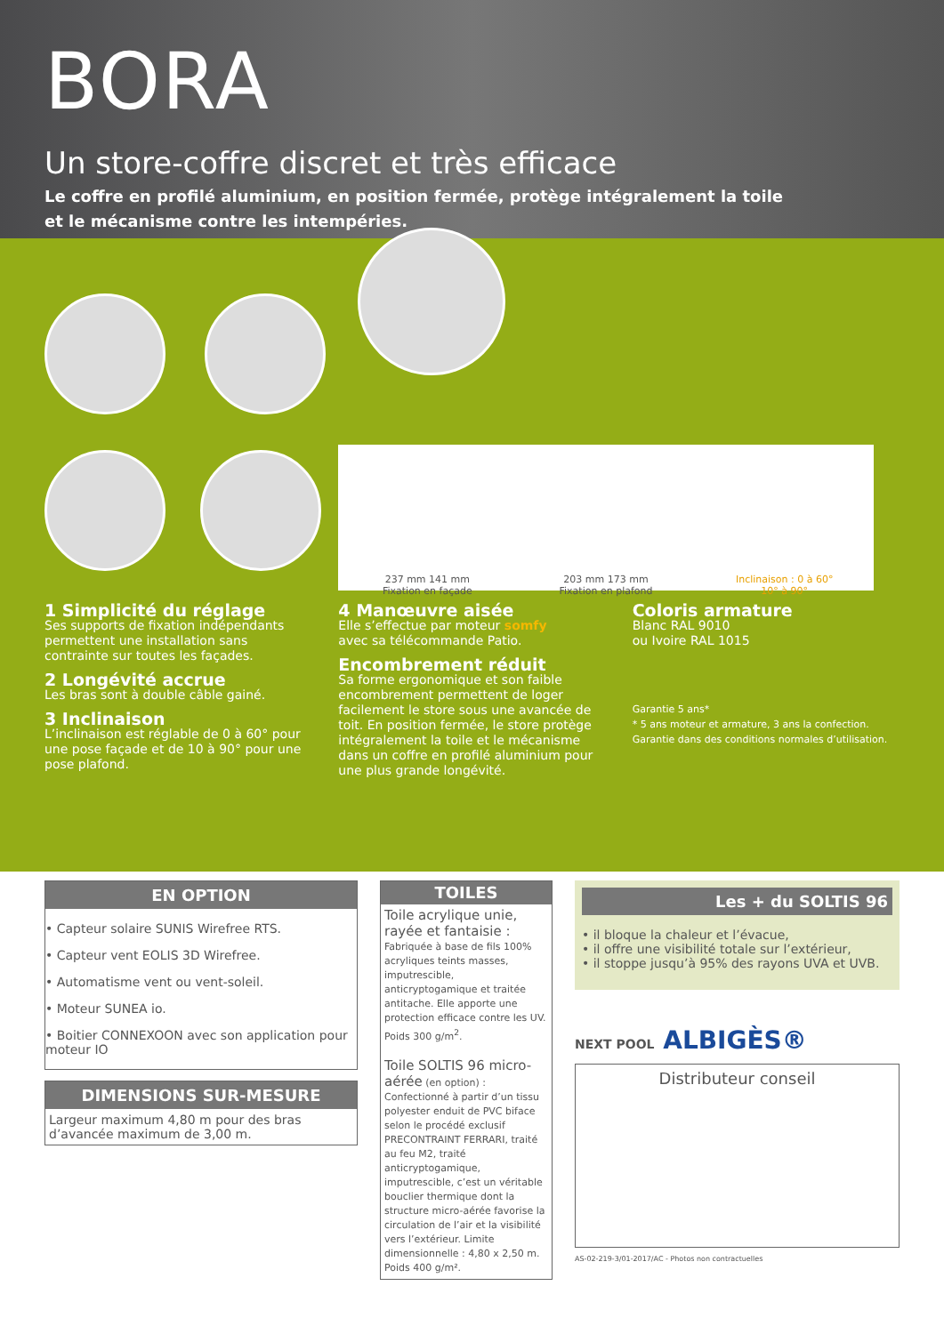BORA
Un store-coffre discret et très efficace
Le coffre en profilé aluminium, en position fermée, protège intégralement la toile
et le mécanisme contre les intempéries.
237 mm 141 mm
Fixation en façade
203 mm 173 mm
Fixation en plafond
Inclinaison : 0 à 60°
10° à 90°
1 Simplicité du réglage
Ses supports de fixation indépendants permettent une installation sans contrainte sur toutes les façades.
2 Longévité accrue
Les bras sont à double câble gainé.
3 Inclinaison
L’inclinaison est réglable de 0 à 60° pour une pose façade et de 10 à 90° pour une pose plafond.
4 Manœuvre aisée
Elle s’effectue par moteur somfy
avec sa télécommande Patio.
Encombrement réduit
Sa forme ergonomique et son faible encombrement permettent de loger facilement le store sous une avancée de toit. En position fermée, le store protège intégralement la toile et le mécanisme dans un coffre en profilé aluminium pour une plus grande longévité.
Coloris armature
Blanc RAL 9010
ou Ivoire RAL 1015
Garantie 5 ans*
* 5 ans moteur et armature, 3 ans la confection. Garantie dans des conditions normales d’utilisation.
EN OPTION
• Capteur solaire SUNIS Wirefree RTS.
• Capteur vent EOLIS 3D Wirefree.
• Automatisme vent ou vent-soleil.
• Moteur SUNEA io.
• Boitier CONNEXOON avec son application pour moteur IO
DIMENSIONS SUR-MESURE
Largeur maximum 4,80 m pour des bras d’avancée maximum de 3,00 m.
TOILES
Toile acrylique unie, rayée et fantaisie :
Fabriquée à base de fils 100% acryliques teints masses, imputrescible, anticryptogamique et traitée antitache. Elle apporte une protection efficace contre les UV.
Poids 300 g/m<sup>2</sup>.
Toile SOLTIS 96 micro-aérée (en option) :
Confectionné à partir d’un tissu polyester enduit de PVC biface selon le procédé exclusif PRECONTRAINT FERRARI, traité au feu M2, traité anticryptogamique, imputrescible, c’est un véritable bouclier thermique dont la structure micro-aérée favorise la circulation de l’air et la visibilité vers l’extérieur. Limite dimensionnelle : 4,80 x 2,50 m.
Poids 400 g/m².
Les + du SOLTIS 96
• il bloque la chaleur et l’évacue,
• il offre une visibilité totale sur l’extérieur,
• il stoppe jusqu’à 95% des rayons UVA et UVB.
NEXT POOL ALBIGÈS®
Distributeur conseil
AS-02-219-3/01-2017/AC - Photos non contractuelles